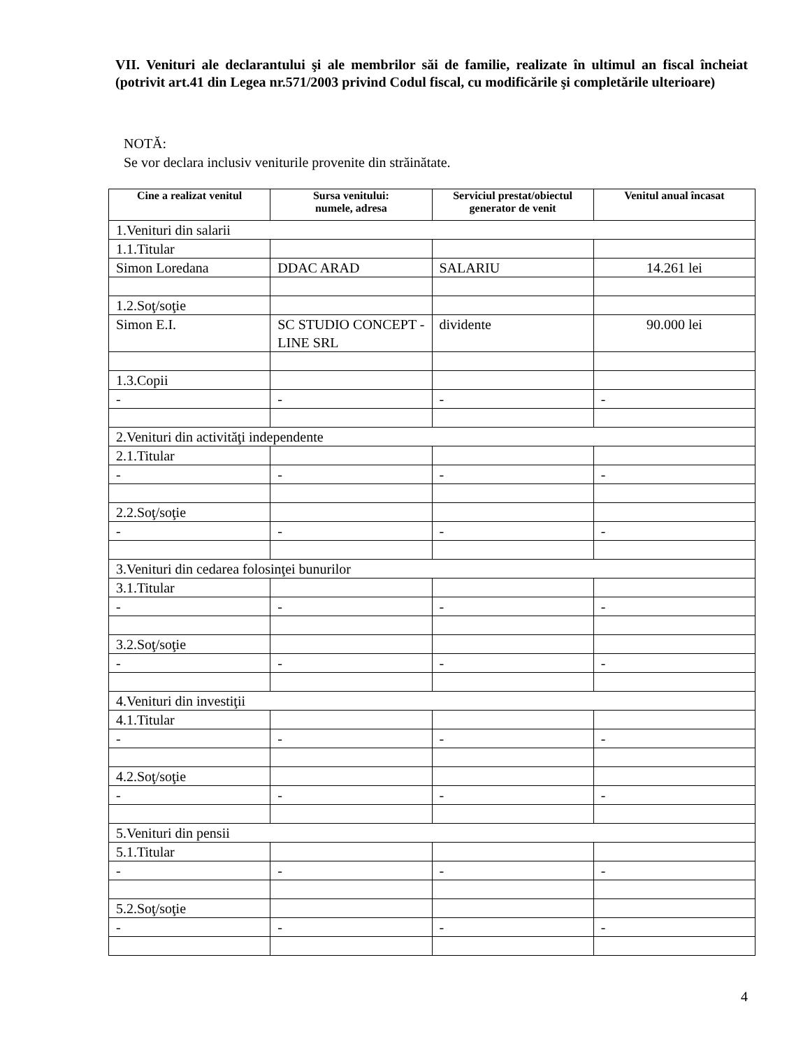VII. Venituri ale declarantului şi ale membrilor săi de familie, realizate în ultimul an fiscal încheiat (potrivit art.41 din Legea nr.571/2003 privind Codul fiscal, cu modificările şi completările ulterioare)
NOTĂ:
Se vor declara inclusiv veniturile provenite din străinătate.
| Cine a realizat venitul | Sursa venitului: numele, adresa | Serviciul prestat/obiectul generator de venit | Venitul anual încasat |
| --- | --- | --- | --- |
| 1.Venituri din salarii | | | |
| 1.1.Titular | | | |
| Simon Loredana | DDAC ARAD | SALARIU | 14.261 lei |
| 1.2.Soţ/soţie | | | |
| Simon E.I. | SC STUDIO CONCEPT -LINE SRL | dividente | 90.000 lei |
| 1.3.Copii | | | |
| - | - | - | - |
| 2.Venituri din activităţi independente | | | |
| 2.1.Titular | | | |
| - | - | - | - |
| 2.2.Soţ/soţie | | | |
| - | - | - | - |
| 3.Venituri din cedarea folosinţei bunurilor | | | |
| 3.1.Titular | | | |
| - | - | - | - |
| 3.2.Soţ/soţie | | | |
| - | - | - | - |
| 4.Venituri din investiţii | | | |
| 4.1.Titular | | | |
| - | - | - | - |
| 4.2.Soţ/soţie | | | |
| - | - | - | - |
| 5.Venituri din pensii | | | |
| 5.1.Titular | | | |
| - | - | - | - |
| 5.2.Soţ/soţie | | | |
| - | - | - | - |
4